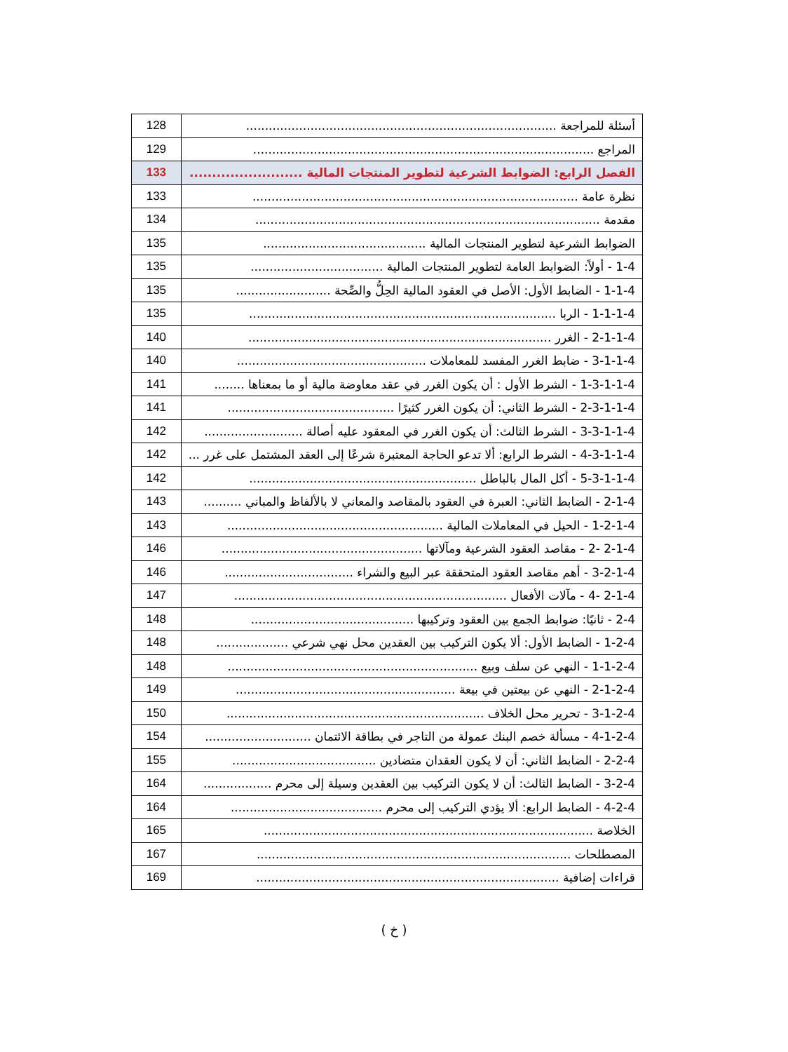| أسئلة للمراجعة .................................................................................. | 128 |
| المراجع .......................................................................................... | 129 |
| الفصل الرابع: الضوابط الشرعية لتطوير المنتجات المالية ......................... | 133 |
| نظرة عامة ...................................................................................... | 133 |
| مقدمة ........................................................................................... | 134 |
| الضوابط الشرعية لتطوير المنتجات المالية ........................................... | 135 |
| 1-4 - أولاً: الضوابط العامة لتطوير المنتجات المالية ................................... | 135 |
| 1-1-4 - الضابط الأول: الأصل في العقود المالية الحِلُّ والصِّحة ......................... | 135 |
| 1-1-1-4 - الربا ................................................................................. | 135 |
| 2-1-1-4 - الغرر ................................................................................ | 140 |
| 3-1-1-4 - ضابط الغرر المفسد للمعاملات .................................................. | 140 |
| 1-3-1-1-4 - الشرط الأول : أن يكون الغرر في عقد معاوضة مالية أو ما بمعناها ........ | 141 |
| 2-3-1-1-4 - الشرط الثاني: أن يكون الغرر كثيرًا ............................................ | 141 |
| 3-3-1-1-4 - الشرط الثالث: أن يكون الغرر في المعقود عليه أصالة .......................... | 142 |
| 4-3-1-1-4 - الشرط الرابع: ألا تدعو الحاجة المعتبرة شرعًا إلى العقد المشتمل على غرر ... | 142 |
| 5-3-1-1-4 - أكل المال بالباطل ............................................................ | 142 |
| 2-1-4 - الضابط الثاني: العبرة في العقود بالمقاصد والمعاني لا بالألفاظ والمباني .......... | 143 |
| 1-2-1-4 - الحيل في المعاملات المالية ......................................................... | 143 |
| 2-1-4 -2 - مقاصد العقود الشرعية ومآلاتها ..................................................... | 146 |
| 3-2-1-4 - أهم مقاصد العقود المتحققة عبر البيع والشراء .................................. | 146 |
| 2-1-4 -4 - مآلات الأفعال ........................................................................ | 147 |
| 2-4 - ثانيًا: ضوابط الجمع بين العقود وتركيبها ........................................... | 148 |
| 1-2-4 - الضابط الأول: ألا يكون التركيب بين العقدين محل نهي شرعي ................... | 148 |
| 1-1-2-4 - النهي عن سلف وبيع .................................................................. | 148 |
| 2-1-2-4 - النهي عن بيعتين في بيعة .......................................................... | 149 |
| 3-1-2-4 - تحرير محل الخلاف .................................................................... | 150 |
| 4-1-2-4 - مسألة خصم البنك عمولة من التاجر في بطاقة الائتمان ............................ | 154 |
| 2-2-4 - الضابط الثاني: أن لا يكون العقدان متضادين ...................................... | 155 |
| 3-2-4 - الضابط الثالث: أن لا يكون التركيب بين العقدين وسيلة إلى محرم .................. | 164 |
| 4-2-4 - الضابط الرابع: ألا يؤدي التركيب إلى محرم ........................................ | 164 |
| الخلاصة ....................................................................................... | 165 |
| المصطلحات ................................................................................... | 167 |
| قراءات إضافية ................................................................................ | 169 |
( خ )